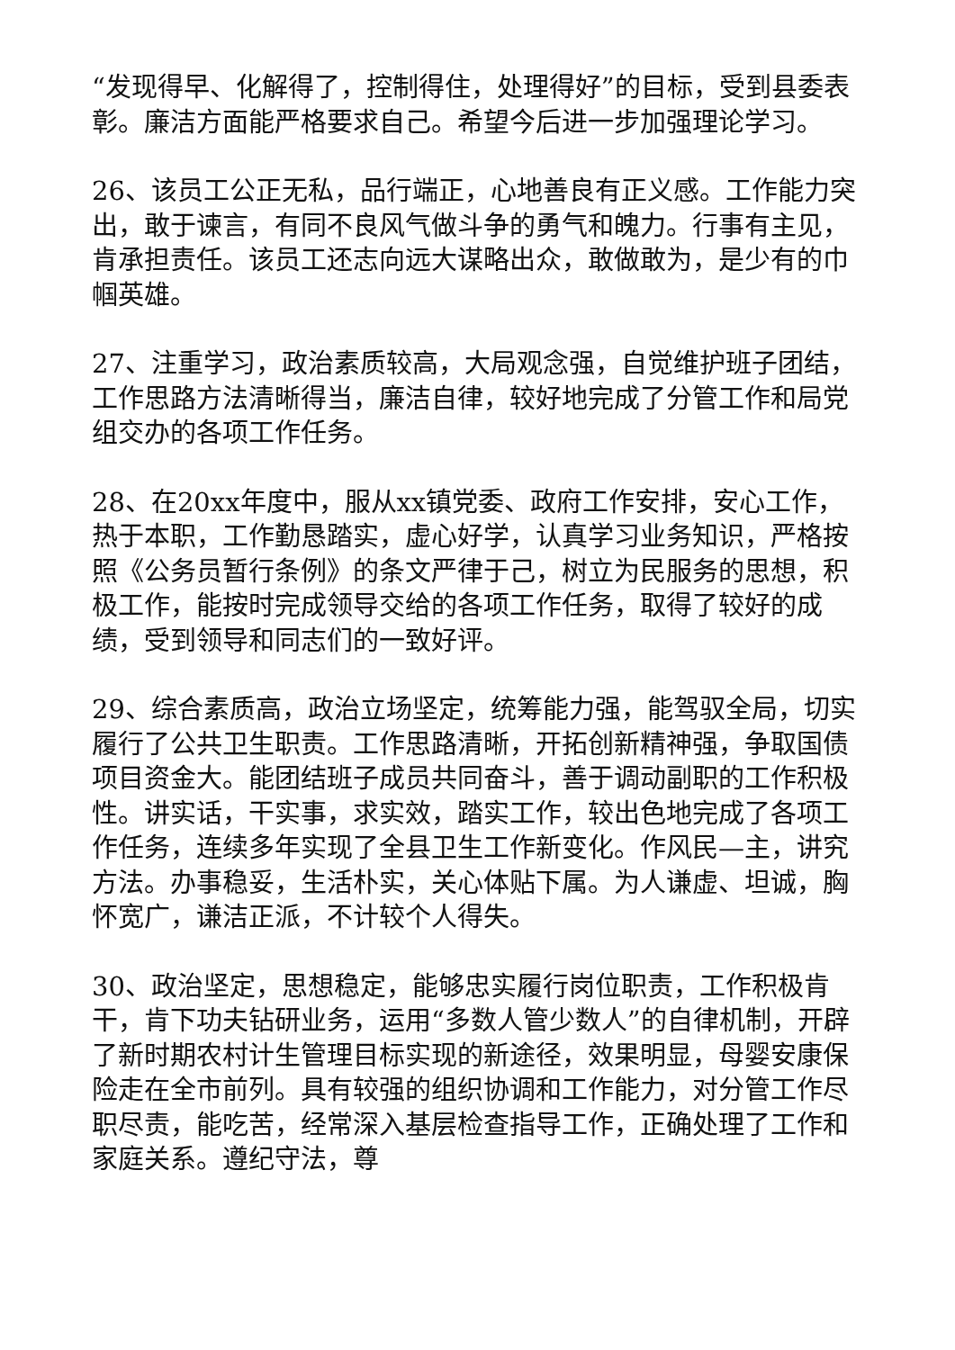“发现得早、化解得了，控制得住，处理得好”的目标，受到县委表彰。廉洁方面能严格要求自己。希望今后进一步加强理论学习。
26、该员工公正无私，品行端正，心地善良有正义感。工作能力突出，敢于谏言，有同不良风气做斗争的勇气和魄力。行事有主见，肯承担责任。该员工还志向远大谋略出众，敢做敢为，是少有的巾帼英雄。
27、注重学习，政治素质较高，大局观念强，自觉维护班子团结，工作思路方法清晰得当，廉洁自律，较好地完成了分管工作和局党组交办的各项工作任务。
28、在20xx年度中，服从xx镇党委、政府工作安排，安心工作，热于本职，工作勤恳踏实，虚心好学，认真学习业务知识，严格按照《公务员暂行条例》的条文严律于己，树立为民服务的思想，积极工作，能按时完成领导交给的各项工作任务，取得了较好的成绩，受到领导和同志们的一致好评。
29、综合素质高，政治立场坚定，统筹能力强，能驾驭全局，切实履行了公共卫生职责。工作思路清晰，开拓创新精神强，争取国债项目资金大。能团结班子成员共同奋斗，善于调动副职的工作积极性。讲实话，干实事，求实效，踏实工作，较出色地完成了各项工作任务，连续多年实现了全县卫生工作新变化。作风民—主，讲究方法。办事稳妥，生活朴实，关心体贴下属。为人谦虚、坦诚，胸怀宽广，谦洁正派，不计较个人得失。
30、政治坚定，思想稳定，能够忠实履行岗位职责，工作积极肯干，肯下功夫钻研业务，运用“多数人管少数人”的自律机制，开辟了新时期农村计生管理目标实现的新途径，效果明显，母婴安康保险走在全市前列。具有较强的组织协调和工作能力，对分管工作尽职尽责，能吃苦，经常深入基层检查指导工作，正确处理了工作和家庭关系。遵纪守法，尊